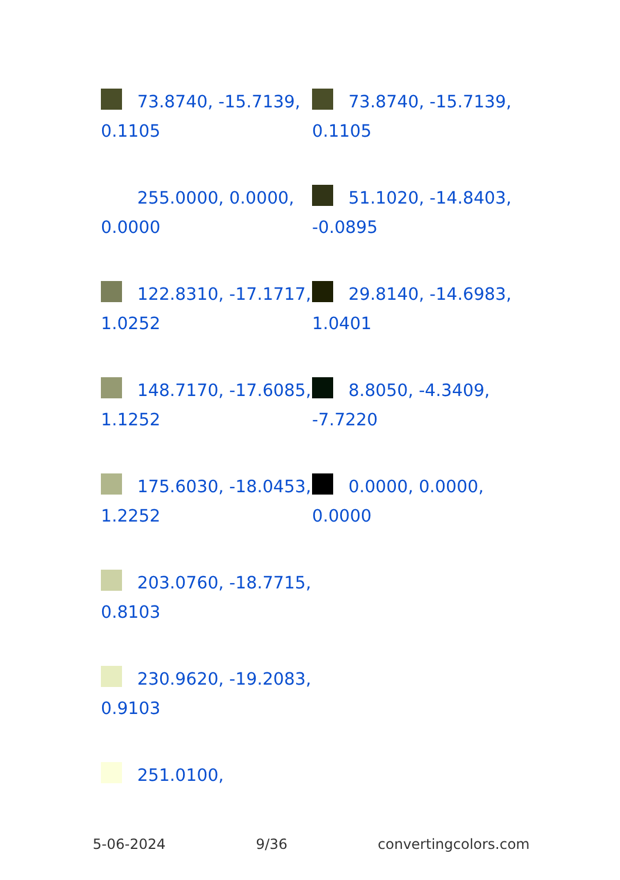73.8740, -15.7139, 0.1105
255.0000, 0.0000, 0.0000
122.8310, -17.1717, 1.0252
148.7170, -17.6085, 1.1252
175.6030, -18.0453, 1.2252
203.0760, -18.7715, 0.8103
230.9620, -19.2083, 0.9103
251.0100,
73.8740, -15.7139, 0.1105
51.1020, -14.8403, -0.0895
29.8140, -14.6983, 1.0401
8.8050, -4.3409, -7.7220
0.0000, 0.0000, 0.0000
5-06-2024 9/36 convertingcolors.com